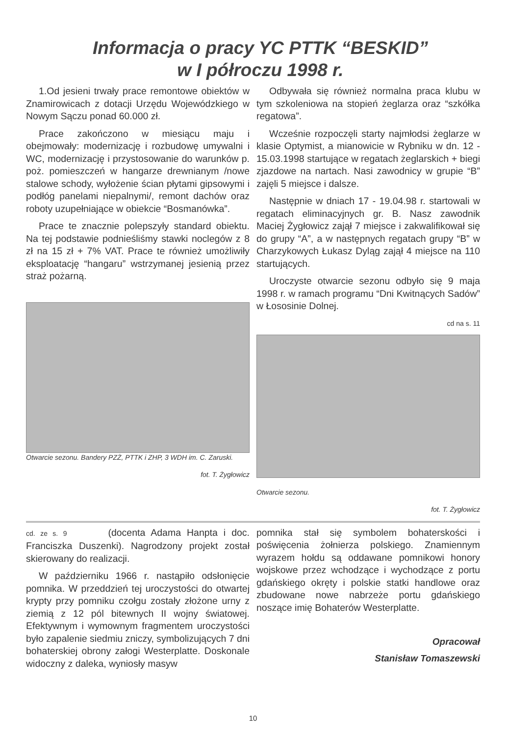Informacja o pracy YC PTTK “BESKID”
w I półroczu 1998 r.
1.Od jesieni trwały prace remontowe obiektów w Znamirowicach z dotacji Urzędu Wojewódzkiego w Nowym Sączu ponad 60.000 zł.
Prace zakończono w miesiącu maju i obejmowały: modernizację i rozbudowę umywalni i WC, modernizację i przystosowanie do warunków p. poż. pomieszczeń w hangarze drewnianym /nowe stalowe schody, wyłożenie ścian płytami gipsowymi i podłóg panelami niepalnymi/, remont dachów oraz roboty uzupełniające w obiekcie “Bosmanówka”.
Prace te znacznie polepszyły standard obiektu. Na tej podstawie podnieśliśmy stawki noclegów z 8 zł na 15 zł + 7% VAT. Prace te również umożliwiły eksploatację “hangaru” wstrzymanej jesienią przez straż pożarną.
Otwarcie sezonu. Bandery PZŻ, PTTK i ZHP, 3 WDH im. C. Zaruski.
fot. T. Żygłowicz
Odbywała się również normalna praca klubu w tym szkoleniowa na stopień żeglarza oraz “szkółka regatowa”.
Wcześnie rozpoczęli starty najmłodsi żeglarze w klasie Optymist, a mianowicie w Rybniku w dn. 12 - 15.03.1998 startujące w regatach żeglarskich + biegi zjazdowe na nartach. Nasi zawodnicy w grupie “B” zajęli 5 miejsce i dalsze.
Następnie w dniach 17 - 19.04.98 r. startowali w regatach eliminacyjnych gr. B. Nasz zawodnik Maciej Żygłowicz zajął 7 miejsce i zakwalifikował się do grupy “A”, a w następnych regatach grupy “B” w Charzykowych Łukasz Dyląg zajął 4 miejsce na 110 startujących.
Uroczyste otwarcie sezonu odbyło się 9 maja 1998 r. w ramach programu “Dni Kwitnących Sadów” w Łososinie Dolnej.
cd na s. 11
Otwarcie sezonu.
fot. T. Żygłowicz
cd. ze s. 9 (docenta Adama Hanpta i doc. Franciszka Duszenki). Nagrodzony projekt został skierowany do realizacji.
W październiku 1966 r. nastąpiło odsłonięcie pomnika. W przeddzień tej uroczystości do otwartej krypty przy pomniku czołgu zostały złożone urny z ziemią z 12 pól bitewnych II wojny światowej. Efektywnym i wymownym fragmentem uroczystości było zapalenie siedmiu zniczy, symbolizujących 7 dni bohaterskiej obrony załogi Westerplatte. Doskonale widoczny z daleka, wyniosły masyw
pomnika stał się symbolem bohaterskości i poświęcenia żołnierza polskiego. Znamiennym wyrazem hołdu są oddawane pomnikowi honory wojskowe przez wchodzące i wychodzące z portu gdańskiego okręty i polskie statki handlowe oraz zbudowane nowe nabrzeże portu gdańskiego noszące imię Bohaterów Westerplatte.
Opracował
Stanisław Tomaszewski
10